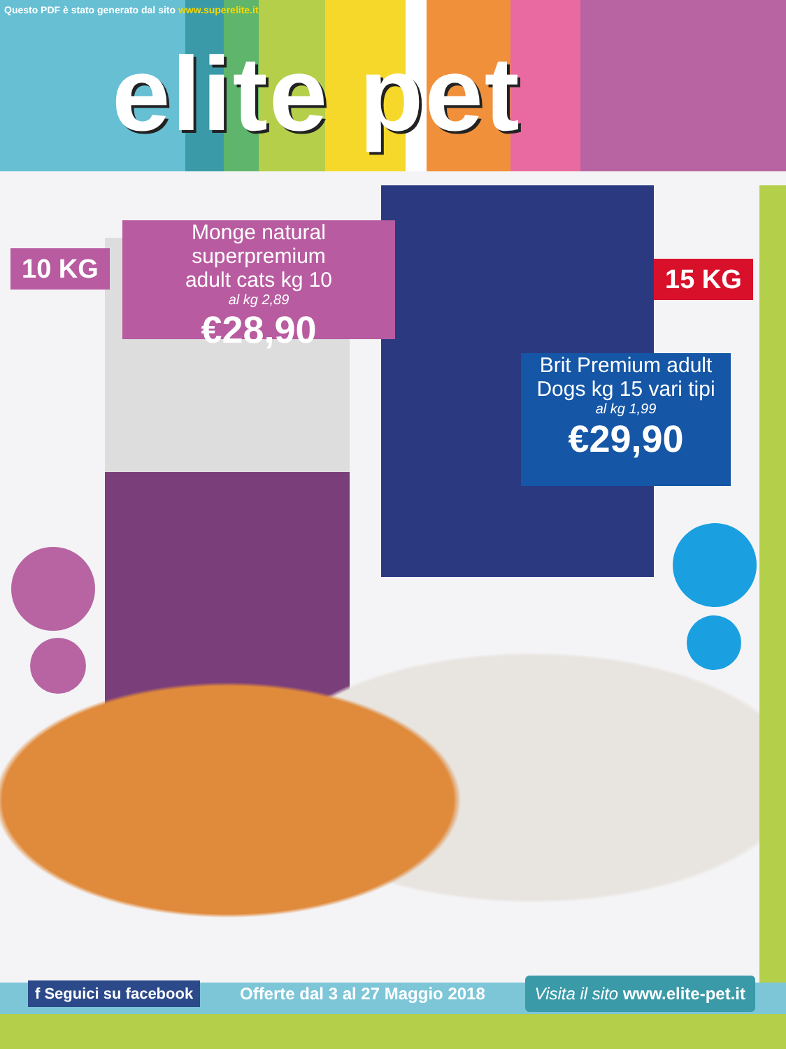Questo PDF è stato generato dal sito www.superelite.it
elite pet
10 KG
Monge natural superpremium
adult cats kg 10
al kg 2,89
€28,90
15 KG
Brit Premium adult
Dogs kg 15 vari tipi
al kg 1,99
€29,90
f Seguici su facebook
Offerte dal 3 al 27 Maggio 2018
Visita il sito www.elite-pet.it